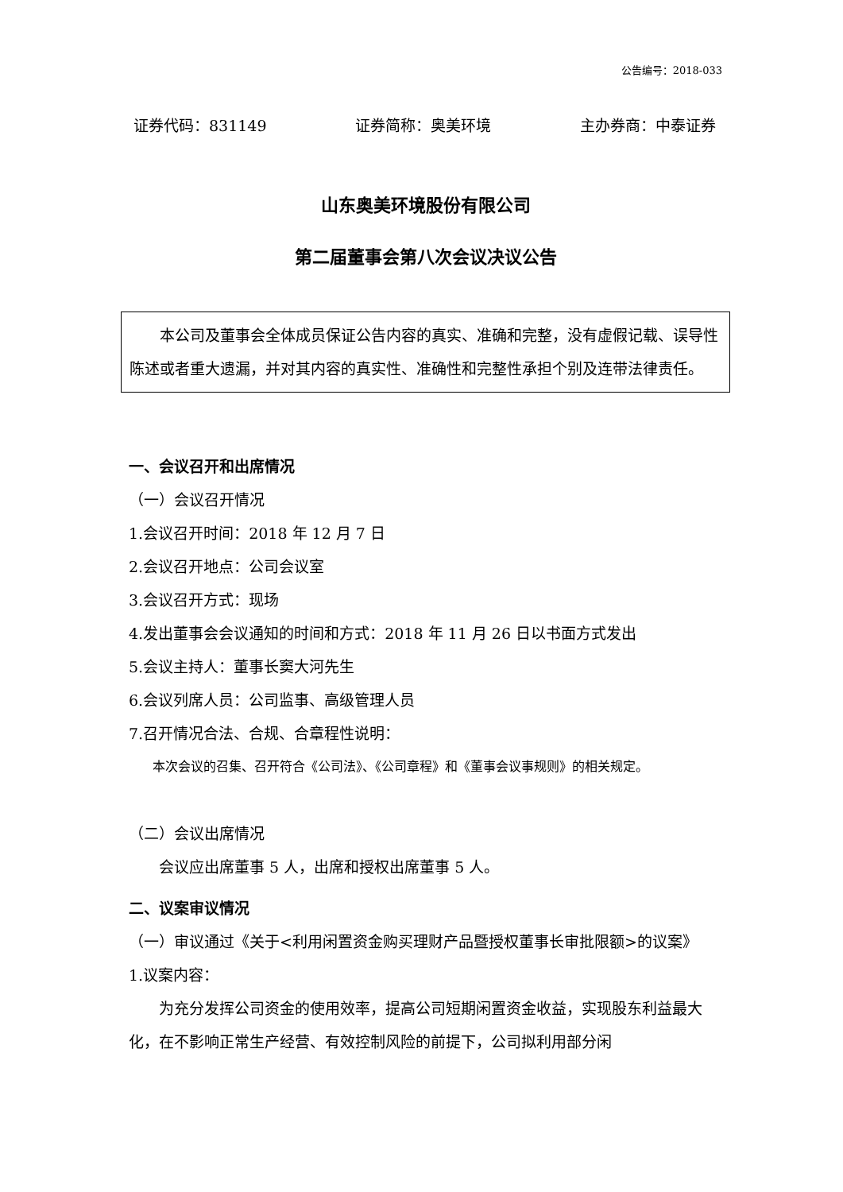公告编号：2018-033
证券代码：831149 证券简称：奥美环境 主办券商：中泰证券
山东奥美环境股份有限公司
第二届董事会第八次会议决议公告
本公司及董事会全体成员保证公告内容的真实、准确和完整，没有虚假记载、误导性陈述或者重大遗漏，并对其内容的真实性、准确性和完整性承担个别及连带法律责任。
一、会议召开和出席情况
（一）会议召开情况
1.会议召开时间：2018 年 12 月 7 日
2.会议召开地点：公司会议室
3.会议召开方式：现场
4.发出董事会会议通知的时间和方式：2018 年 11 月 26 日以书面方式发出
5.会议主持人：董事长窦大河先生
6.会议列席人员：公司监事、高级管理人员
7.召开情况合法、合规、合章程性说明：
本次会议的召集、召开符合《公司法》、《公司章程》和《董事会议事规则》的相关规定。
（二）会议出席情况
会议应出席董事 5 人，出席和授权出席董事 5 人。
二、议案审议情况
（一）审议通过《关于<利用闲置资金购买理财产品暨授权董事长审批限额>的议案》
1.议案内容：
为充分发挥公司资金的使用效率，提高公司短期闲置资金收益，实现股东利益最大化，在不影响正常生产经营、有效控制风险的前提下，公司拟利用部分闲